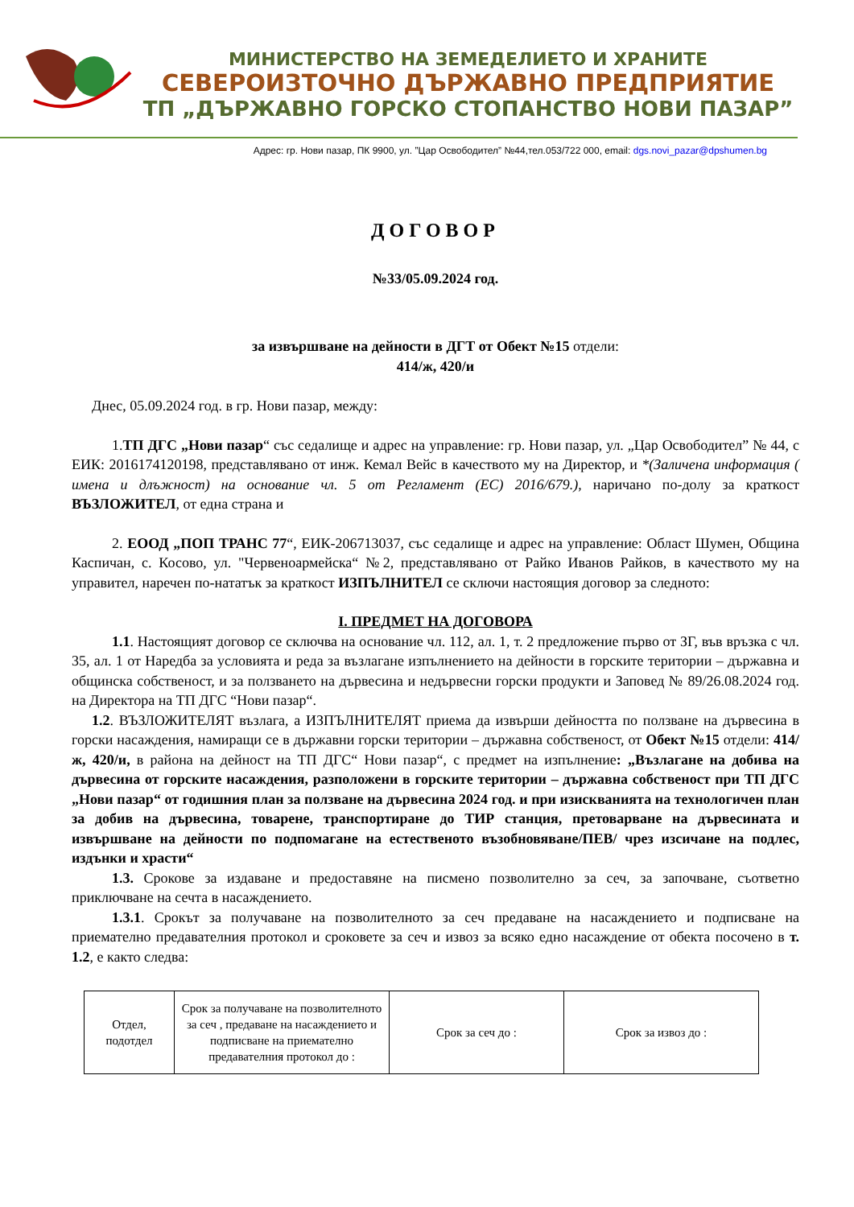МИНИСТЕРСТВО НА ЗЕМЕДЕЛИЕТО И ХРАНИТЕ
СЕВЕРОИЗТОЧНО ДЪРЖАВНО ПРЕДПРИЯТИЕ
ТП „ДЪРЖАВНО ГОРСКО СТОПАНСТВО НОВИ ПАЗАР”
Адрес: гр. Нови пазар, ПК 9900, ул. ”Цар Освободител” №44,тел.053/722 000, email: dgs.novi_pazar@dpshumen.bg
ДОГОВОР
№33/05.09.2024 год.
за извършване на дейности в ДГТ от Обект №15 отдели:
414/ж, 420/и
Днес, 05.09.2024 год. в гр. Нови пазар, между:
1.ТП ДГС „Нови пазар“ със седалище и адрес на управление: гр. Нови пазар, ул. „Цар Освободител” № 44, с ЕИК: 2016174120198, представлявано от инж. Кемал Вейс в качеството му на Директор, и *(Заличена информация ( имена и длъжност) на основание чл. 5 от Регламент (ЕС) 2016/679.), наричано по-долу за краткост ВЪЗЛОЖИТЕЛ, от една страна и
2. ЕООД „ПОП ТРАНС 77“, ЕИК-206713037, със седалище и адрес на управление: Област Шумен, Община Каспичан, с. Косово, ул. "Червеноармейска“ №2, представлявано от Райко Иванов Райков, в качеството му на управител, наречен по-нататък за краткост ИЗПЪЛНИТЕЛ се сключи настоящия договор за следното:
I. ПРЕДМЕТ НА ДОГОВОРА
1.1. Настоящият договор се сключва на основание чл. 112, ал. 1, т. 2 предложение първо от ЗГ, във връзка с чл. 35, ал. 1 от Наредба за условията и реда за възлагане изпълнението на дейности в горските територии – държавна и общинска собственост, и за ползването на дървесина и недървесни горски продукти и Заповед № 89/26.08.2024 год. на Директора на ТП ДГС “Нови пазар“.
1.2. ВЪЗЛОЖИТЕЛЯТ възлага, а ИЗПЪЛНИТЕЛЯТ приема да извърши дейността по ползване на дървесина в горски насаждения, намиращи се в държавни горски територии – държавна собственост, от Обект №15 отдели: 414/ж, 420/и, в района на дейност на ТП ДГС“ Нови пазар“, с предмет на изпълнение: „Възлагане на добива на дървесина от горските насаждения, разположени в горските територии – държавна собственост при ТП ДГС „Нови пазар“ от годишния план за ползване на дървесина 2024 год. и при изискванията на технологичен план за добив на дървесина, товарене, транспортиране до ТИР станция, претоварване на дървесината и извършване на дейности по подпомагане на естественото възобновяване/ПЕВ/ чрез изсичане на подлес, издънки и храсти“
1.3. Срокове за издаване и предоставяне на писмено позволително за сеч, за започване, съответно приключване на сечта в насаждението.
1.3.1. Срокът за получаване на позволителното за сеч предаване на насаждението и подписване на приемателно предавателния протокол и сроковете за сеч и извоз за всяко едно насаждение от обекта посочено в т. 1.2, е както следва:
| Отдел, подотдел | Срок за получаване на позволителното за сеч , предаване на насаждението и подписване на приемателно предавателния протокол до : | Срок за сеч до : | Срок за извоз до : |